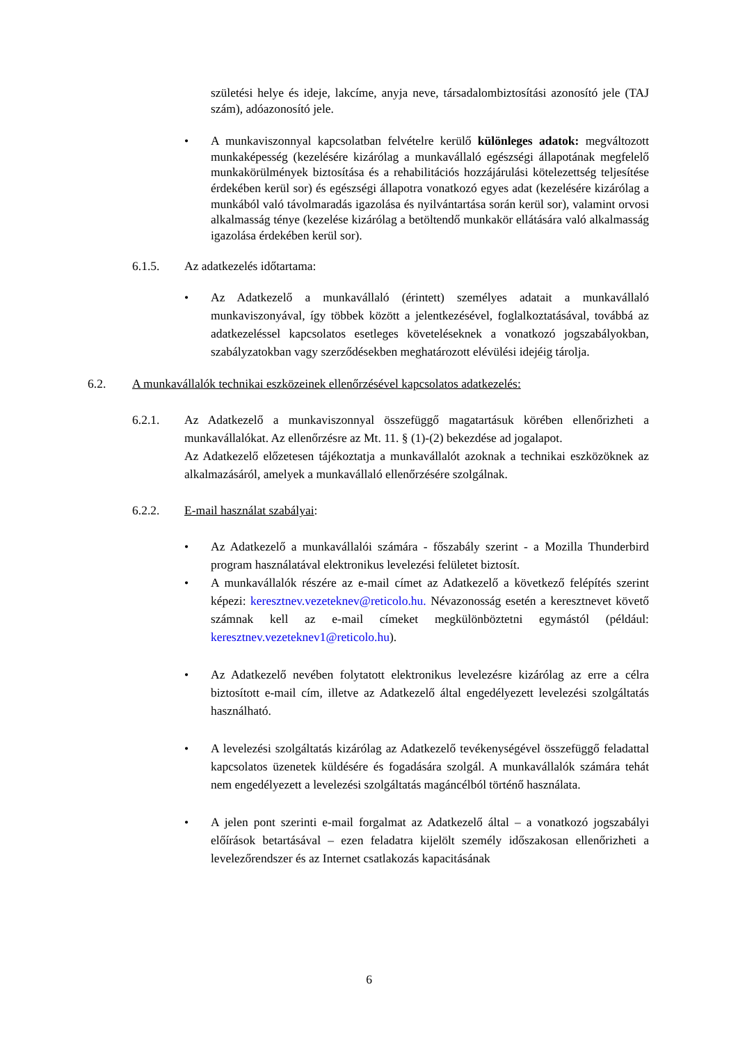születési helye és ideje, lakcíme, anyja neve, társadalombiztosítási azonosító jele (TAJ szám), adóazonosító jele.
• A munkaviszonnyal kapcsolatban felvételre kerülő különleges adatok: megváltozott munkaképesség (kezelésére kizárólag a munkavállaló egészségi állapotának megfelelő munkakörülmények biztosítása és a rehabilitációs hozzájárulási kötelezettség teljesítése érdekében kerül sor) és egészségi állapotra vonatkozó egyes adat (kezelésére kizárólag a munkából való távolmaradás igazolása és nyilvántartása során kerül sor), valamint orvosi alkalmasság ténye (kezelése kizárólag a betöltendő munkakör ellátására való alkalmasság igazolása érdekében kerül sor).
6.1.5. Az adatkezelés időtartama:
• Az Adatkezelő a munkavállaló (érintett) személyes adatait a munkavállaló munkaviszonyával, így többek között a jelentkezésével, foglalkoztatásával, továbbá az adatkezeléssel kapcsolatos esetleges követeléseknek a vonatkozó jogszabályokban, szabályzatokban vagy szerződésekben meghatározott elévülési idejéig tárolja.
6.2. A munkavállalók technikai eszközeinek ellenőrzésével kapcsolatos adatkezelés:
6.2.1. Az Adatkezelő a munkaviszonnyal összefüggő magatartásuk körében ellenőrizheti a munkavállalókat. Az ellenőrzésre az Mt. 11. § (1)-(2) bekezdése ad jogalapot.
Az Adatkezelő előzetesen tájékoztatja a munkavállalót azoknak a technikai eszközöknek az alkalmazásáról, amelyek a munkavállaló ellenőrzésére szolgálnak.
6.2.2. E-mail használat szabályai:
• Az Adatkezelő a munkavállalói számára - főszabály szerint - a Mozilla Thunderbird program használatával elektronikus levelezési felületet biztosít.
• A munkavállalók részére az e-mail címet az Adatkezelő a következő felépítés szerint képezi: keresztnev.vezeteknev@reticolo.hu. Névazonosság esetén a keresztnevet követő számnak kell az e-mail címeket megkülönböztetni egymástól (például: keresztnev.vezeteknev1@reticolo.hu).
• Az Adatkezelő nevében folytatott elektronikus levelezésre kizárólag az erre a célra biztosított e-mail cím, illetve az Adatkezelő által engedélyezett levelezési szolgáltatás használható.
• A levelezési szolgáltatás kizárólag az Adatkezelő tevékenységével összefüggő feladattal kapcsolatos üzenetek küldésére és fogadására szolgál. A munkavállalók számára tehát nem engedélyezett a levelezési szolgáltatás magáncélból történő használata.
• A jelen pont szerinti e-mail forgalmat az Adatkezelő által – a vonatkozó jogszabályi előírások betartásával – ezen feladatra kijelölt személy időszakosan ellenőrizheti a levelezőrendszer és az Internet csatlakozás kapacitásának
6